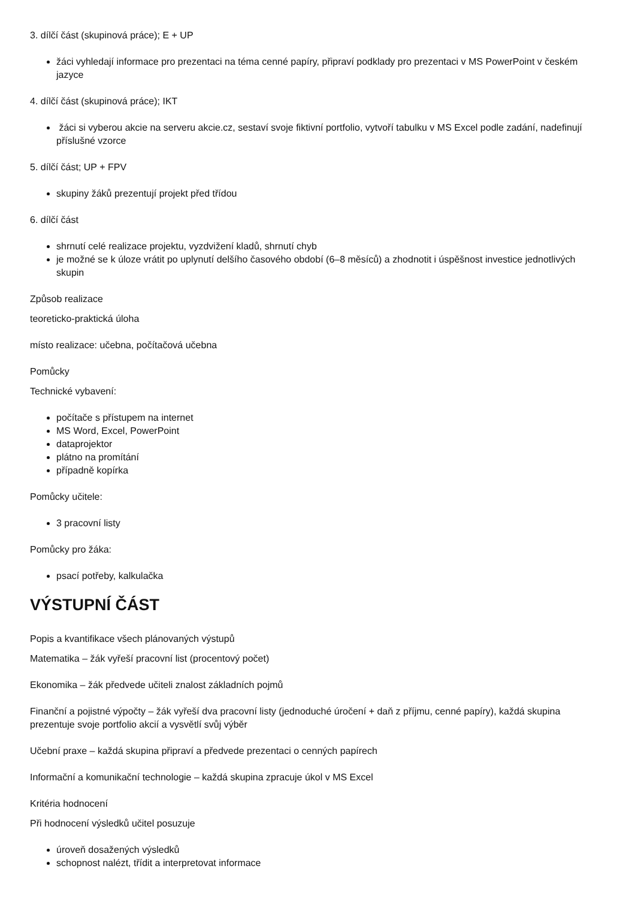3. dílčí část (skupinová práce); E + UP
žáci vyhledají informace pro prezentaci na téma cenné papíry, připraví podklady pro prezentaci v MS PowerPoint v českém jazyce
4. dílčí část (skupinová práce); IKT
žáci si vyberou akcie na serveru akcie.cz, sestaví svoje fiktivní portfolio, vytvoří tabulku v MS Excel podle zadání, nadefinují příslušné vzorce
5. dílčí část; UP + FPV
skupiny žáků prezentují projekt před třídou
6. dílčí část
shrnutí celé realizace projektu, vyzdvižení kladů, shrnutí chyb
je možné se k úloze vrátit po uplynutí delšího časového období (6–8 měsíců) a zhodnotit i úspěšnost investice jednotlivých skupin
Způsob realizace
teoreticko-praktická úloha
místo realizace: učebna, počítačová učebna
Pomůcky
Technické vybavení:
počítače s přístupem na internet
MS Word, Excel, PowerPoint
dataprojektor
plátno na promítání
případně kopírka
Pomůcky učitele:
3 pracovní listy
Pomůcky pro žáka:
psací potřeby, kalkulačka
VÝSTUPNÍ ČÁST
Popis a kvantifikace všech plánovaných výstupů
Matematika – žák vyřeší pracovní list (procentový počet)
Ekonomika – žák předvede učiteli znalost základních pojmů
Finanční a pojistné výpočty – žák vyřeší dva pracovní listy (jednoduché úročení + daň z příjmu, cenné papíry), každá skupina prezentuje svoje portfolio akcií a vysvětlí svůj výběr
Učební praxe – každá skupina připraví a předvede prezentaci o cenných papírech
Informační a komunikační technologie – každá skupina zpracuje úkol v MS Excel
Kritéria hodnocení
Při hodnocení výsledků učitel posuzuje
úroveň dosažených výsledků
schopnost nalézt, třídit a interpretovat informace